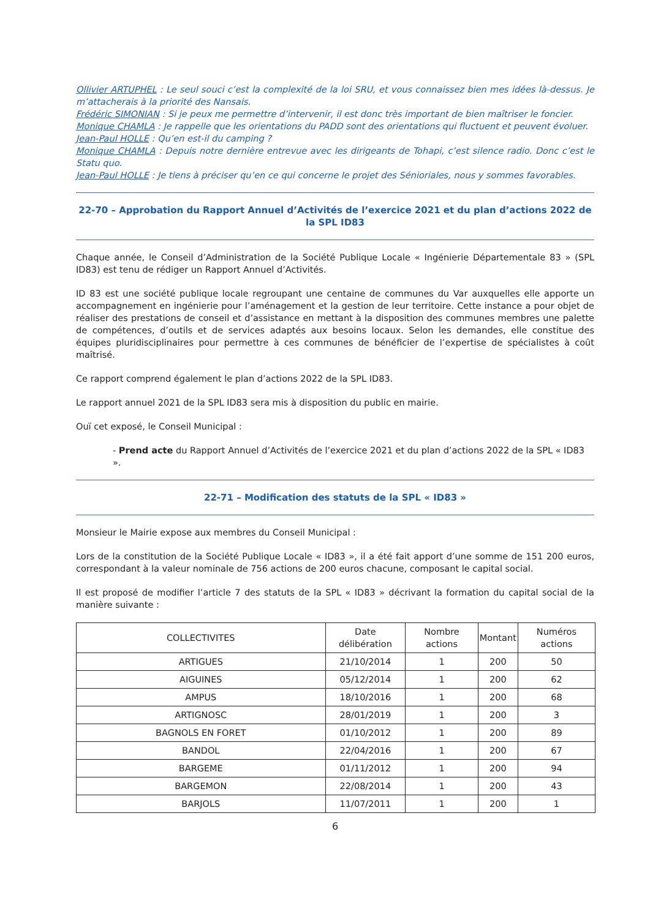Ollivier ARTUPHEL : Le seul souci c’est la complexité de la loi SRU, et vous connaissez bien mes idées là-dessus. Je m’attacherais à la priorité des Nansais.
Frédéric SIMONIAN : Si je peux me permettre d’intervenir, il est donc très important de bien maîtriser le foncier.
Monique CHAMLA : Je rappelle que les orientations du PADD sont des orientations qui fluctuent et peuvent évoluer.
Jean-Paul HOLLE : Qu’en est-il du camping ?
Monique CHAMLA : Depuis notre dernière entrevue avec les dirigeants de Tohapi, c’est silence radio. Donc c’est le Statu quo.
Jean-Paul HOLLE : Je tiens à préciser qu’en ce qui concerne le projet des Sénioriales, nous y sommes favorables.
22-70 – Approbation du Rapport Annuel d’Activités de l’exercice 2021 et du plan d’actions 2022 de la SPL ID83
Chaque année, le Conseil d’Administration de la Société Publique Locale « Ingénierie Départementale 83 » (SPL ID83) est tenu de rédiger un Rapport Annuel d’Activités.
ID 83 est une société publique locale regroupant une centaine de communes du Var auxquelles elle apporte un accompagnement en ingénierie pour l’aménagement et la gestion de leur territoire. Cette instance a pour objet de réaliser des prestations de conseil et d’assistance en mettant à la disposition des communes membres une palette de compétences, d’outils et de services adaptés aux besoins locaux. Selon les demandes, elle constitue des équipes pluridisciplinaires pour permettre à ces communes de bénéficier de l’expertise de spécialistes à coût maîtrisé.
Ce rapport comprend également le plan d’actions 2022 de la SPL ID83.
Le rapport annuel 2021 de la SPL ID83 sera mis à disposition du public en mairie.
Ouï cet exposé, le Conseil Municipal :
- Prend acte du Rapport Annuel d’Activités de l’exercice 2021 et du plan d’actions 2022 de la SPL « ID83 ».
22-71 – Modification des statuts de la SPL « ID83 »
Monsieur le Mairie expose aux membres du Conseil Municipal :
Lors de la constitution de la Société Publique Locale « ID83 », il a été fait apport d’une somme de 151 200 euros, correspondant à la valeur nominale de 756 actions de 200 euros chacune, composant le capital social.
Il est proposé de modifier l’article 7 des statuts de la SPL « ID83 » décrivant la formation du capital social de la manière suivante :
| COLLECTIVITES | Date délibération | Nombre actions | Montant | Numéros actions |
| --- | --- | --- | --- | --- |
| ARTIGUES | 21/10/2014 | 1 | 200 | 50 |
| AIGUINES | 05/12/2014 | 1 | 200 | 62 |
| AMPUS | 18/10/2016 | 1 | 200 | 68 |
| ARTIGNOSC | 28/01/2019 | 1 | 200 | 3 |
| BAGNOLS EN FORET | 01/10/2012 | 1 | 200 | 89 |
| BANDOL | 22/04/2016 | 1 | 200 | 67 |
| BARGEME | 01/11/2012 | 1 | 200 | 94 |
| BARGEMON | 22/08/2014 | 1 | 200 | 43 |
| BARJOLS | 11/07/2011 | 1 | 200 | 1 |
6